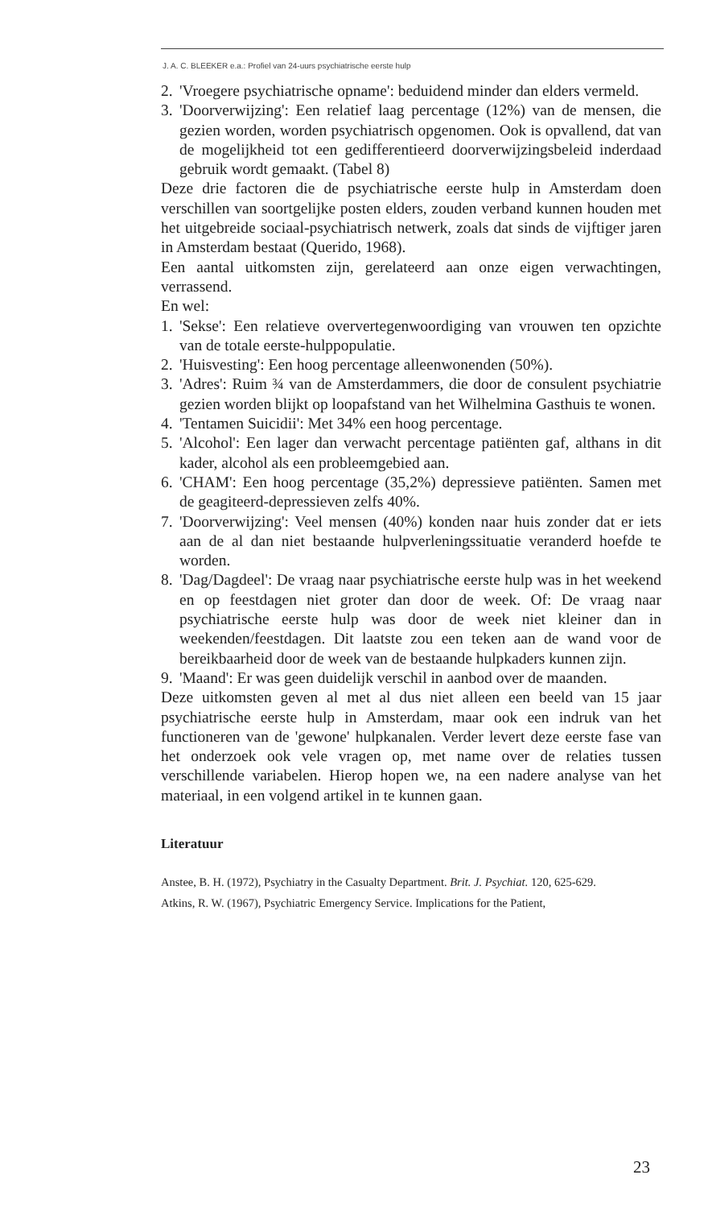J. A. C. BLEEKER e.a.: Profiel van 24-uurs psychiatrische eerste hulp
2. 'Vroegere psychiatrische opname': beduidend minder dan elders vermeld.
3. 'Doorverwijzing': Een relatief laag percentage (12%) van de mensen, die gezien worden, worden psychiatrisch opgenomen. Ook is opvallend, dat van de mogelijkheid tot een gedifferentieerd doorverwijzingsbeleid inderdaad gebruik wordt gemaakt. (Tabel 8)
Deze drie factoren die de psychiatrische eerste hulp in Amsterdam doen verschillen van soortgelijke posten elders, zouden verband kunnen houden met het uitgebreide sociaal-psychiatrisch netwerk, zoals dat sinds de vijftiger jaren in Amsterdam bestaat (Querido, 1968).
Een aantal uitkomsten zijn, gerelateerd aan onze eigen verwachtingen, verrassend.
En wel:
1. 'Sekse': Een relatieve oververtegenwoordiging van vrouwen ten opzichte van de totale eerste-hulppopulatie.
2. 'Huisvesting': Een hoog percentage alleenwonenden (50%).
3. 'Adres': Ruim ¾ van de Amsterdammers, die door de consulent psychiatrie gezien worden blijkt op loopafstand van het Wilhelmina Gasthuis te wonen.
4. 'Tentamen Suicidii': Met 34% een hoog percentage.
5. 'Alcohol': Een lager dan verwacht percentage patiënten gaf, althans in dit kader, alcohol als een probleemgebied aan.
6. 'CHAM': Een hoog percentage (35,2%) depressieve patiënten. Samen met de geagiteerd-depressieven zelfs 40%.
7. 'Doorverwijzing': Veel mensen (40%) konden naar huis zonder dat er iets aan de al dan niet bestaande hulpverleningssituatie veranderd hoefde te worden.
8. 'Dag/Dagdeel': De vraag naar psychiatrische eerste hulp was in het weekend en op feestdagen niet groter dan door de week. Of: De vraag naar psychiatrische eerste hulp was door de week niet kleiner dan in weekenden/feestdagen. Dit laatste zou een teken aan de wand voor de bereikbaarheid door de week van de bestaande hulpkaders kunnen zijn.
9. 'Maand': Er was geen duidelijk verschil in aanbod over de maanden.
Deze uitkomsten geven al met al dus niet alleen een beeld van 15 jaar psychiatrische eerste hulp in Amsterdam, maar ook een indruk van het functioneren van de 'gewone' hulpkanalen. Verder levert deze eerste fase van het onderzoek ook vele vragen op, met name over de relaties tussen verschillende variabelen. Hierop hopen we, na een nadere analyse van het materiaal, in een volgend artikel in te kunnen gaan.
Literatuur
Anstee, B. H. (1972), Psychiatry in the Casualty Department. Brit. J. Psychiat. 120, 625-629.
Atkins, R. W. (1967), Psychiatric Emergency Service. Implications for the Patient,
23